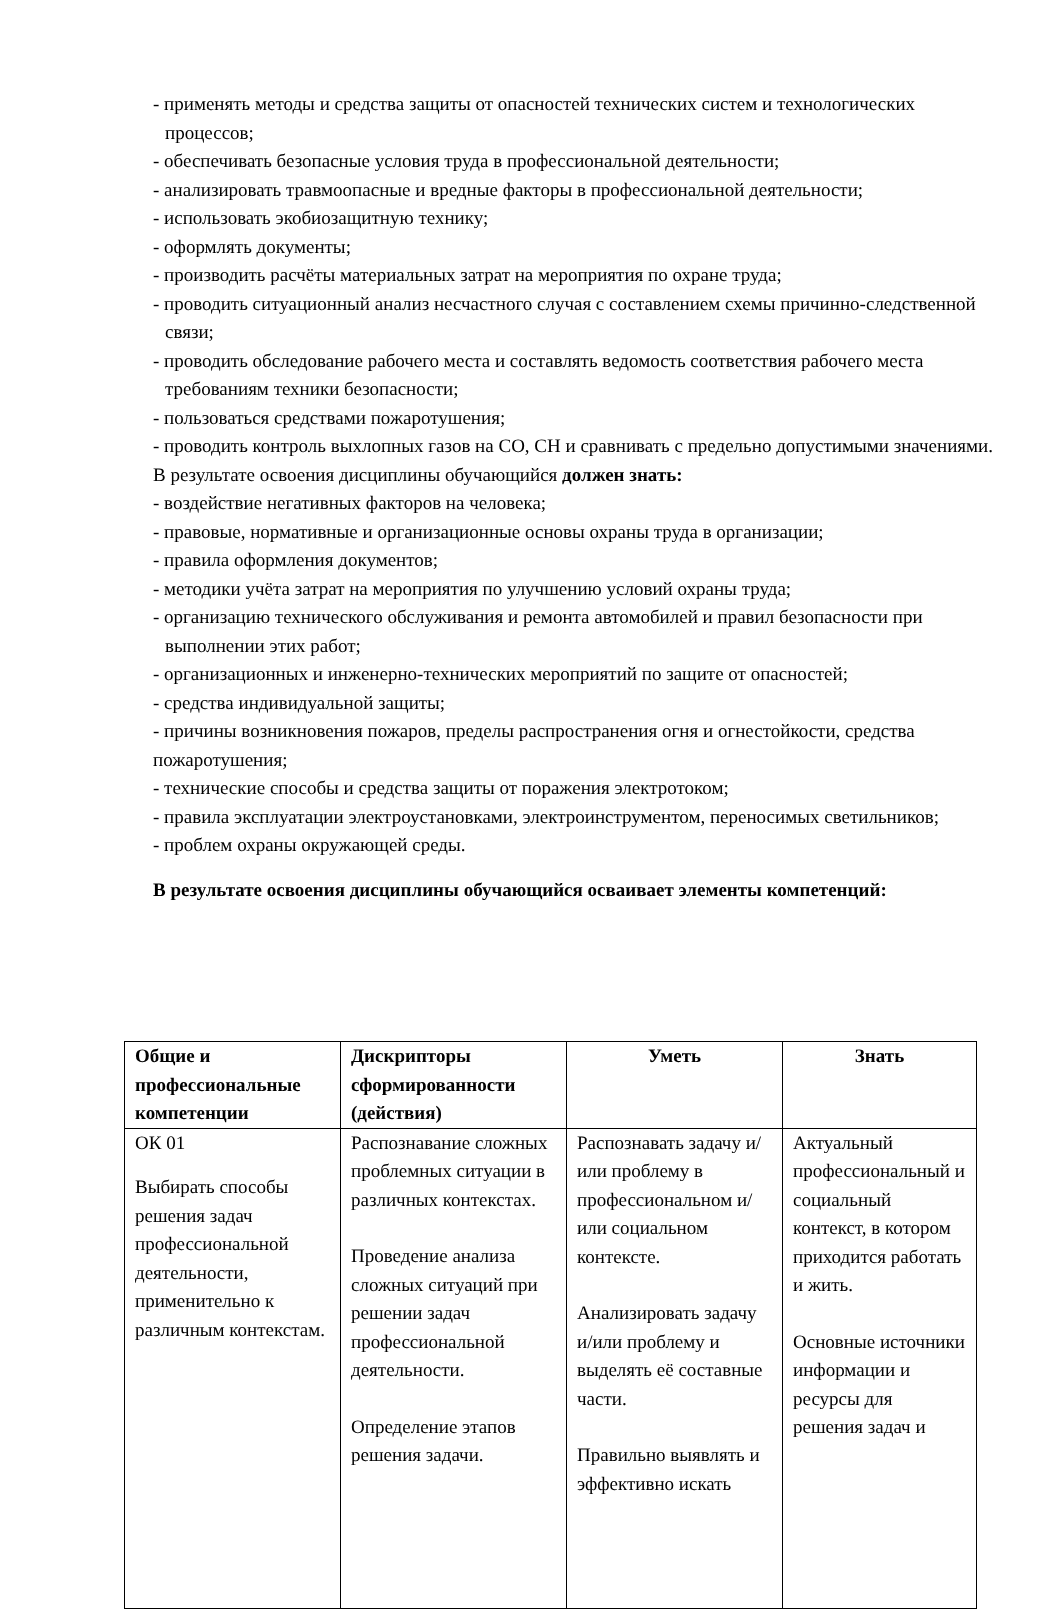- применять методы и средства защиты от опасностей технических систем и технологических процессов;
- обеспечивать безопасные условия труда в профессиональной деятельности;
- анализировать травмоопасные и вредные факторы в профессиональной деятельности;
- использовать экобиозащитную технику;
- оформлять документы;
- производить расчёты материальных затрат на мероприятия по охране труда;
- проводить ситуационный анализ несчастного случая с составлением схемы причинно-следственной связи;
- проводить обследование рабочего места и составлять ведомость соответствия рабочего места требованиям техники безопасности;
- пользоваться средствами пожаротушения;
- проводить контроль выхлопных газов на СО, СН и сравнивать с предельно допустимыми значениями.
В результате освоения дисциплины обучающийся должен знать:
- воздействие негативных факторов на человека;
- правовые, нормативные и организационные основы охраны труда в организации;
- правила оформления документов;
- методики учёта затрат на мероприятия по улучшению условий охраны труда;
- организацию технического обслуживания и ремонта автомобилей и правил безопасности при выполнении этих работ;
- организационных и инженерно-технических мероприятий по защите от опасностей;
- средства индивидуальной защиты;
- причины возникновения пожаров, пределы распространения огня и огнестойкости, средства пожаротушения;
- технические способы и средства защиты от поражения электротоком;
- правила эксплуатации электроустановками, электроинструментом, переносимых светильников;
- проблем охраны окружающей среды.
В результате освоения дисциплины обучающийся осваивает элементы компетенций:
| Общие и профессиональные компетенции | Дискрипторы сформированности (действия) | Уметь | Знать |
| --- | --- | --- | --- |
| ОК 01 Выбирать способы решения задач профессиональной деятельности, применительно к различным контекстам. | Распознавание сложных проблемных ситуации в различных контекстах. Проведение анализа сложных ситуаций при решении задач профессиональной деятельности. Определение этапов решения задачи. | Распознавать задачу и/или проблему в профессиональном и/или социальном контексте. Анализировать задачу и/или проблему и выделять её составные части. Правильно выявлять и эффективно искать | Актуальный профессиональный и социальный контекст, в котором приходится работать и жить. Основные источники информации и ресурсы для решения задач и |